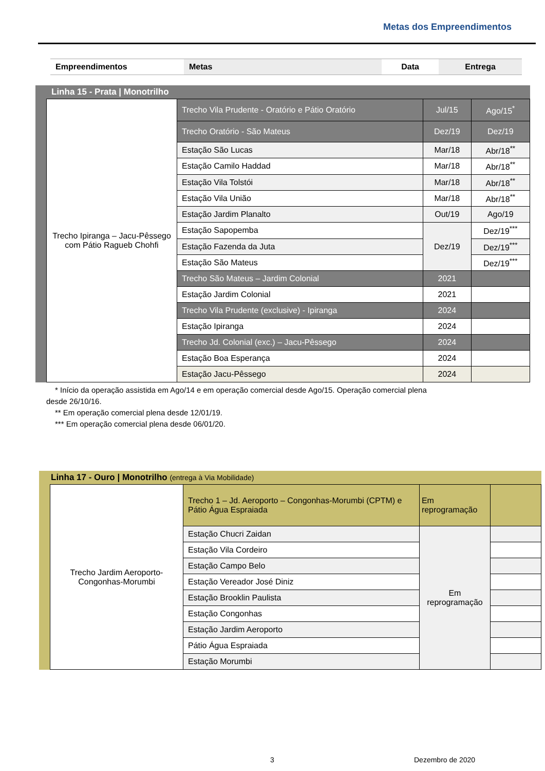Metas dos Empreendimentos
| Empreendimentos | Metas | Data | Entrega |
Linha 15 - Prata | Monotrilho
| Trecho Ipiranga – Jacu-Pêssego com Pátio Ragueb Chohfi | Trecho Vila Prudente - Oratório e Pátio Oratório | Jul/15 | Ago/15<sup>*</sup> |
| | Trecho Oratório - São Mateus | Dez/19 | Dez/19 |
| | Estação São Lucas | Mar/18 | Abr/18<sup>**</sup> |
| | Estação Camilo Haddad | Mar/18 | Abr/18<sup>**</sup> |
| | Estação Vila Tolstói | Mar/18 | Abr/18<sup>**</sup> |
| | Estação Vila União | Mar/18 | Abr/18<sup>**</sup> |
| | Estação Jardim Planalto | Out/19 | Ago/19 |
| | Estação Sapopemba | Dez/19 | Dez/19<sup>***</sup> |
| | Estação Fazenda da Juta | | Dez/19<sup>***</sup> |
| | Estação São Mateus | | Dez/19<sup>***</sup> |
| | Trecho São Mateus – Jardim Colonial | 2021 | |
| | Estação Jardim Colonial | 2021 | |
| | Trecho Vila Prudente (exclusive) - Ipiranga | 2024 | |
| | Estação Ipiranga | 2024 | |
| | Trecho Jd. Colonial (exc.) – Jacu-Pêssego | 2024 | |
| | Estação Boa Esperança | 2024 | |
| | Estação Jacu-Pêssego | 2024 | |
* Início da operação assistida em Ago/14 e em operação comercial desde Ago/15. Operação comercial plena
desde 26/10/16.
** Em operação comercial plena desde 12/01/19.
*** Em operação comercial plena desde 06/01/20.
Linha 17 - Ouro | Monotrilho (entrega à Via Mobilidade)
| Trecho Jardim Aeroporto-Congonhas-Morumbi | Trecho 1 – Jd. Aeroporto – Congonhas-Morumbi (CPTM) e Pátio Água Espraiada | Em reprogramação | |
| | Estação Chucri Zaidan | Em reprogramação | |
| | Estação Vila Cordeiro | | |
| | Estação Campo Belo | | |
| | Estação Vereador José Diniz | | |
| | Estação Brooklin Paulista | | |
| | Estação Congonhas | | |
| | Estação Jardim Aeroporto | | |
| | Pátio Água Espraiada | | |
| | Estação Morumbi | | |
3 Dezembro de 2020